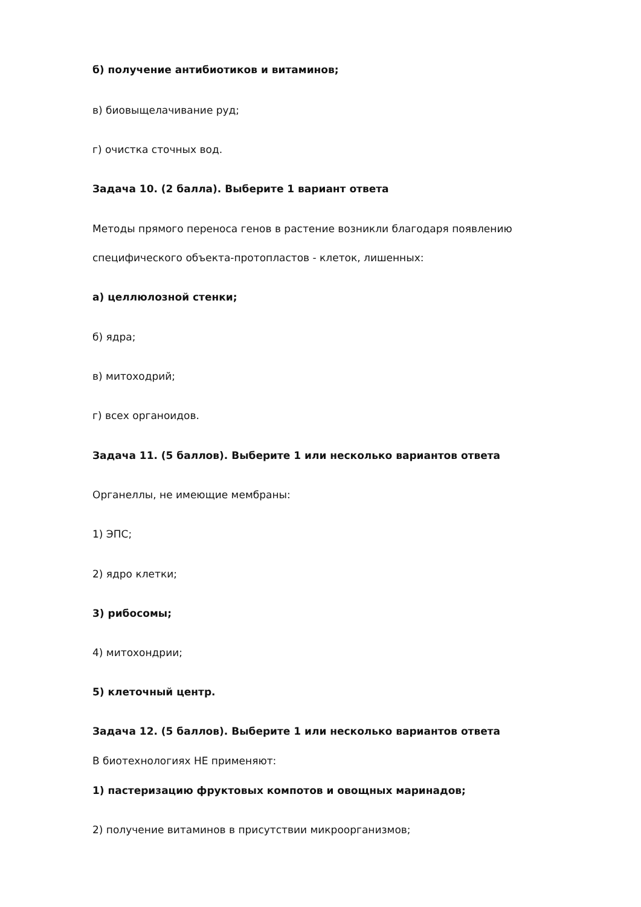б) получение антибиотиков и витаминов;
в) биовыщелачивание руд;
г) очистка сточных вод.
Задача 10. (2 балла). Выберите 1 вариант ответа
Методы прямого переноса генов в растение возникли благодаря появлению
специфического объекта-протопластов - клеток, лишенных:
а) целлюлозной стенки;
б) ядра;
в) митоходрий;
г) всех органоидов.
Задача 11. (5 баллов). Выберите 1 или несколько вариантов ответа
Органеллы, не имеющие мембраны:
1) ЭПС;
2) ядро клетки;
3) рибосомы;
4) митохондрии;
5) клеточный центр.
Задача 12. (5 баллов). Выберите 1 или несколько вариантов ответа
В биотехнологиях НЕ применяют:
1) пастеризацию фруктовых компотов и овощных маринадов;
2) получение витаминов в присутствии микроорганизмов;